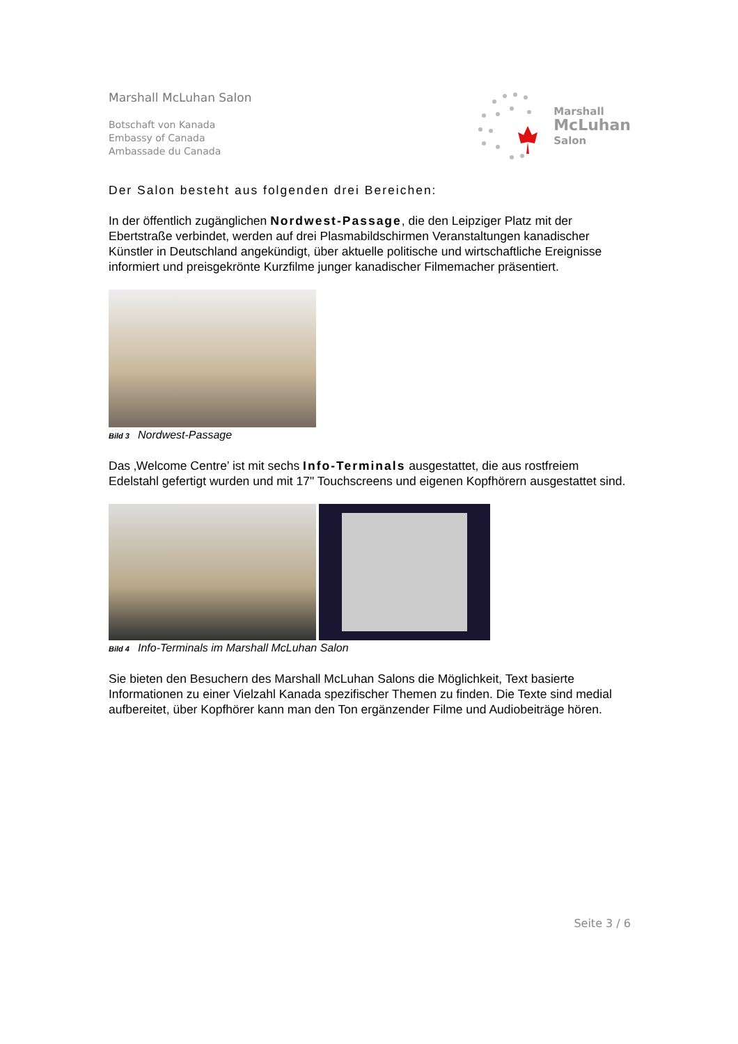Marshall McLuhan Salon
Botschaft von Kanada
Embassy of Canada
Ambassade du Canada
Marshall
McLuhan
Salon
Der Salon besteht aus folgenden drei Bereichen:
In der öffentlich zugänglichen Nordwest-Passage, die den Leipziger Platz mit der Ebertstraße verbindet, werden auf drei Plasmabildschirmen Veranstaltungen kanadischer Künstler in Deutschland angekündigt, über aktuelle politische und wirtschaftliche Ereignisse informiert und preisgekrönte Kurzfilme junger kanadischer Filmemacher präsentiert.
Bild 3 Nordwest-Passage
Das ‚Welcome Centre’ ist mit sechs Info-Terminals ausgestattet, die aus rostfreiem Edelstahl gefertigt wurden und mit 17" Touchscreens und eigenen Kopfhörern ausgestattet sind.
Bild 4 Info-Terminals im Marshall McLuhan Salon
Sie bieten den Besuchern des Marshall McLuhan Salons die Möglichkeit, Text basierte Informationen zu einer Vielzahl Kanada spezifischer Themen zu finden. Die Texte sind medial aufbereitet, über Kopfhörer kann man den Ton ergänzender Filme und Audiobeiträge hören.
Seite 3 / 6